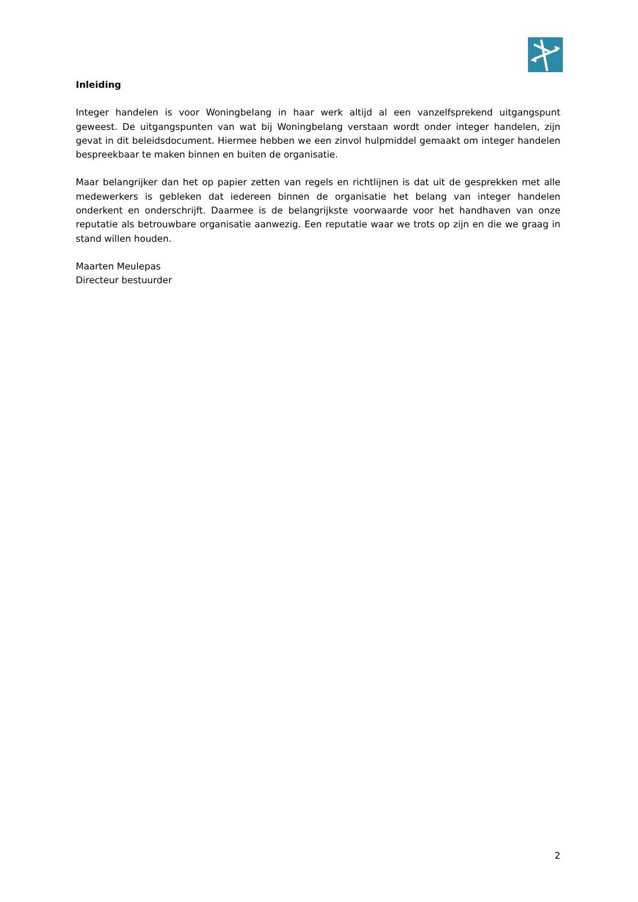Inleiding
Integer handelen is voor Woningbelang in haar werk altijd al een vanzelfsprekend uitgangspunt geweest. De uitgangspunten van wat bij Woningbelang verstaan wordt onder integer handelen, zijn gevat in dit beleidsdocument. Hiermee hebben we een zinvol hulpmiddel gemaakt om integer handelen bespreekbaar te maken binnen en buiten de organisatie.
Maar belangrijker dan het op papier zetten van regels en richtlijnen is dat uit de gesprekken met alle medewerkers is gebleken dat iedereen binnen de organisatie het belang van integer handelen onderkent en onderschrijft. Daarmee is de belangrijkste voorwaarde voor het handhaven van onze reputatie als betrouwbare organisatie aanwezig. Een reputatie waar we trots op zijn en die we graag in stand willen houden.
Maarten Meulepas
Directeur bestuurder
2